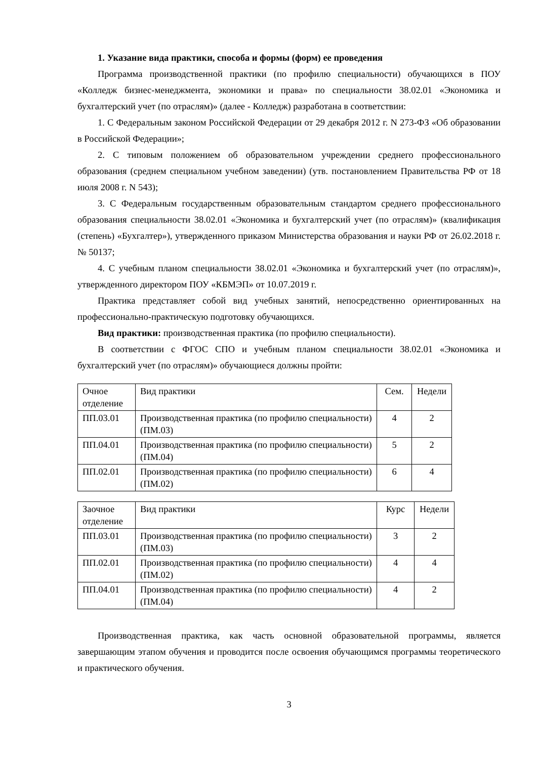1. Указание вида практики, способа и формы (форм) ее проведения
Программа производственной практики (по профилю специальности) обучающихся в ПОУ «Колледж бизнес-менеджмента, экономики и права» по специальности 38.02.01 «Экономика и бухгалтерский учет (по отраслям)» (далее - Колледж) разработана в соответствии:
1. С Федеральным законом Российской Федерации от 29 декабря 2012 г. N 273-ФЗ «Об образовании в Российской Федерации»;
2. С типовым положением об образовательном учреждении среднего профессионального образования (среднем специальном учебном заведении) (утв. постановлением Правительства РФ от 18 июля 2008 г. N 543);
3. С Федеральным государственным образовательным стандартом среднего профессионального образования специальности 38.02.01 «Экономика и бухгалтерский учет (по отраслям)» (квалификация (степень) «Бухгалтер»), утвержденного приказом Министерства образования и науки РФ от 26.02.2018 г. № 50137;
4. С учебным планом специальности 38.02.01 «Экономика и бухгалтерский учет (по отраслям)», утвержденного директором ПОУ «КБМЭП» от 10.07.2019 г.
Практика представляет собой вид учебных занятий, непосредственно ориентированных на профессионально-практическую подготовку обучающихся.
Вид практики: производственная практика (по профилю специальности).
В соответствии с ФГОС СПО и учебным планом специальности 38.02.01 «Экономика и бухгалтерский учет (по отраслям)» обучающиеся должны пройти:
| Очное отделение | Вид практики | Сем. | Недели |
| ПП.03.01 | Производственная практика (по профилю специальности) (ПМ.03) | 4 | 2 |
| ПП.04.01 | Производственная практика (по профилю специальности) (ПМ.04) | 5 | 2 |
| ПП.02.01 | Производственная практика (по профилю специальности) (ПМ.02) | 6 | 4 |
| Заочное отделение | Вид практики | Курс | Недели |
| ПП.03.01 | Производственная практика (по профилю специальности) (ПМ.03) | 3 | 2 |
| ПП.02.01 | Производственная практика (по профилю специальности) (ПМ.02) | 4 | 4 |
| ПП.04.01 | Производственная практика (по профилю специальности) (ПМ.04) | 4 | 2 |
Производственная практика, как часть основной образовательной программы, является завершающим этапом обучения и проводится после освоения обучающимся программы теоретического и практического обучения.
3